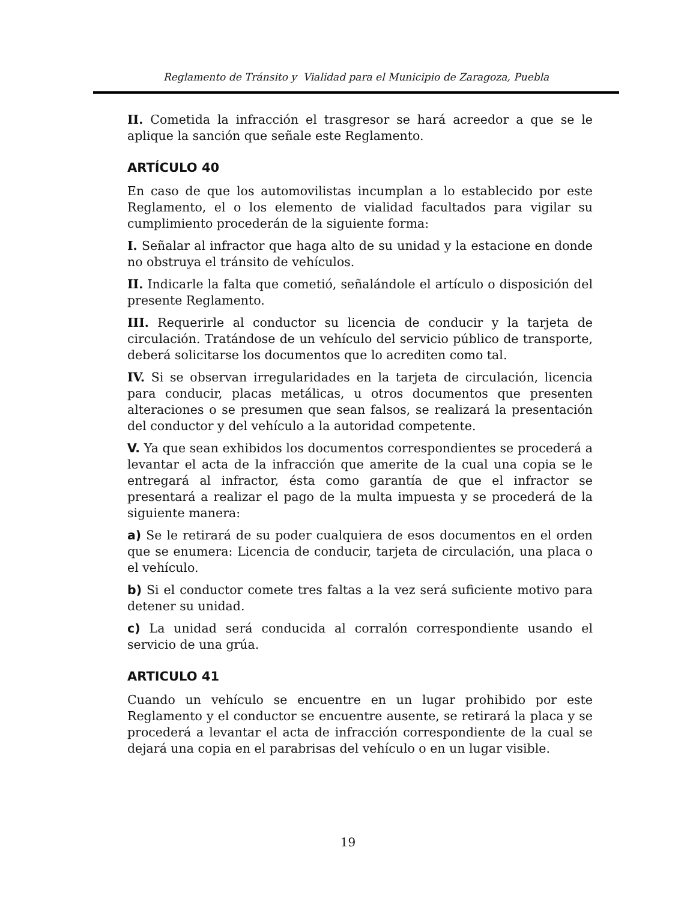Reglamento de Tránsito y Vialidad para el Municipio de Zaragoza, Puebla
II. Cometida la infracción el trasgresor se hará acreedor a que se le aplique la sanción que señale este Reglamento.
ARTÍCULO 40
En caso de que los automovilistas incumplan a lo establecido por este Reglamento, el o los elemento de vialidad facultados para vigilar su cumplimiento procederán de la siguiente forma:
I. Señalar al infractor que haga alto de su unidad y la estacione en donde no obstruya el tránsito de vehículos.
II. Indicarle la falta que cometió, señalándole el artículo o disposición del presente Reglamento.
III. Requerirle al conductor su licencia de conducir y la tarjeta de circulación. Tratándose de un vehículo del servicio público de transporte, deberá solicitarse los documentos que lo acrediten como tal.
IV. Si se observan irregularidades en la tarjeta de circulación, licencia para conducir, placas metálicas, u otros documentos que presenten alteraciones o se presumen que sean falsos, se realizará la presentación del conductor y del vehículo a la autoridad competente.
V. Ya que sean exhibidos los documentos correspondientes se procederá a levantar el acta de la infracción que amerite de la cual una copia se le entregará al infractor, ésta como garantía de que el infractor se presentará a realizar el pago de la multa impuesta y se procederá de la siguiente manera:
a) Se le retirará de su poder cualquiera de esos documentos en el orden que se enumera: Licencia de conducir, tarjeta de circulación, una placa o el vehículo.
b) Si el conductor comete tres faltas a la vez será suficiente motivo para detener su unidad.
c) La unidad será conducida al corralón correspondiente usando el servicio de una grúa.
ARTICULO 41
Cuando un vehículo se encuentre en un lugar prohibido por este Reglamento y el conductor se encuentre ausente, se retirará la placa y se procederá a levantar el acta de infracción correspondiente de la cual se dejará una copia en el parabrisas del vehículo o en un lugar visible.
19